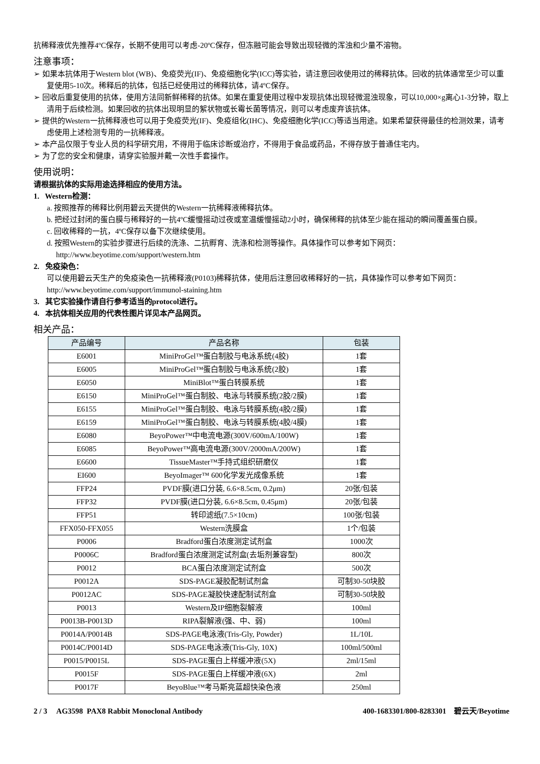抗稀释液优先推荐4ºC保存，长期不使用可以考虑-20ºC保存，但冻融可能会导致出现轻微的浑浊和少量不溶物。
注意事项：
➢ 如果本抗体用于Western blot (WB)、免疫荧光(IF)、免疫细胞化学(ICC)等实验，请注意回收使用过的稀释抗体。回收的抗体通常至少可以重复使用5-10次。稀释后的抗体，包括已经使用过的稀释抗体，请4ºC保存。
➢ 回收后重复使用的抗体，使用方法同新鲜稀释的抗体。如果在重复使用过程中发现抗体出现轻微混浊现象，可以10,000×g离心1-3分钟，取上清用于后续检测。如果回收的抗体出现明显的絮状物或长霉长菌等情况，则可以考虑废弃该抗体。
➢ 提供的Western一抗稀释液也可以用于免疫荧光(IF)、免疫组化(IHC)、免疫细胞化学(ICC)等适当用途。如果希望获得最佳的检测效果，请考虑使用上述检测专用的一抗稀释液。
➢ 本产品仅限于专业人员的科学研究用，不得用于临床诊断或治疗，不得用于食品或药品，不得存放于普通住宅内。
➢ 为了您的安全和健康，请穿实验服并戴一次性手套操作。
使用说明：
请根据抗体的实际用途选择相应的使用方法。
1. Western检测：
a. 按照推荐的稀释比例用碧云天提供的Western一抗稀释液稀释抗体。
b. 把经过封闭的蛋白膜与稀释好的一抗4ºC缓慢摇动过夜或室温缓慢摇动2小时，确保稀释的抗体至少能在摇动的瞬间覆盖蛋白膜。
c. 回收稀释的一抗，4ºC保存以备下次继续使用。
d. 按照Western的实验步骤进行后续的洗涤、二抗孵育、洗涤和检测等操作。具体操作可以参考如下网页：
http://www.beyotime.com/support/western.htm
2. 免疫染色：
可以使用碧云天生产的免疫染色一抗稀释液(P0103)稀释抗体，使用后注意回收稀释好的一抗，具体操作可以参考如下网页：http://www.beyotime.com/support/immunol-staining.htm
3. 其它实验操作请自行参考适当的protocol进行。
4. 本抗体相关应用的代表性图片详见本产品网页。
相关产品：
| 产品编号 | 产品名称 | 包装 |
| --- | --- | --- |
| E6001 | MiniProGel™蛋白制胶与电泳系统(4胶) | 1套 |
| E6005 | MiniProGel™蛋白制胶与电泳系统(2胶) | 1套 |
| E6050 | MiniBlot™蛋白转膜系统 | 1套 |
| E6150 | MiniProGel™蛋白制胶、电泳与转膜系统(2胶/2膜) | 1套 |
| E6155 | MiniProGel™蛋白制胶、电泳与转膜系统(4胶/2膜) | 1套 |
| E6159 | MiniProGel™蛋白制胶、电泳与转膜系统(4胶/4膜) | 1套 |
| E6080 | BeyoPower™中电流电源(300V/600mA/100W) | 1套 |
| E6085 | BeyoPower™高电流电源(300V/2000mA/200W) | 1套 |
| E6600 | TissueMaster™手持式组织研磨仪 | 1套 |
| EI600 | BeyoImager™ 600化学发光成像系统 | 1套 |
| FFP24 | PVDF膜(进口分装, 6.6×8.5cm, 0.2μm) | 20张/包装 |
| FFP32 | PVDF膜(进口分装, 6.6×8.5cm, 0.45μm) | 20张/包装 |
| FFP51 | 转印滤纸(7.5×10cm) | 100张/包装 |
| FFX050-FFX055 | Western洗膜盒 | 1个/包装 |
| P0006 | Bradford蛋白浓度测定试剂盒 | 1000次 |
| P0006C | Bradford蛋白浓度测定试剂盒(去垢剂兼容型) | 800次 |
| P0012 | BCA蛋白浓度测定试剂盒 | 500次 |
| P0012A | SDS-PAGE凝胶配制试剂盒 | 可制30-50块胶 |
| P0012AC | SDS-PAGE凝胶快速配制试剂盒 | 可制30-50块胶 |
| P0013 | Western及IP细胞裂解液 | 100ml |
| P0013B-P0013D | RIPA裂解液(强、中、弱) | 100ml |
| P0014A/P0014B | SDS-PAGE电泳液(Tris-Gly, Powder) | 1L/10L |
| P0014C/P0014D | SDS-PAGE电泳液(Tris-Gly, 10X) | 100ml/500ml |
| P0015/P0015L | SDS-PAGE蛋白上样缓冲液(5X) | 2ml/15ml |
| P0015F | SDS-PAGE蛋白上样缓冲液(6X) | 2ml |
| P0017F | BeyoBlue™考马斯亮蓝超快染色液 | 250ml |
2 / 3 AG3598 PAX8 Rabbit Monoclonal Antibody 400-1683301/800-8283301 碧云天/Beyotime